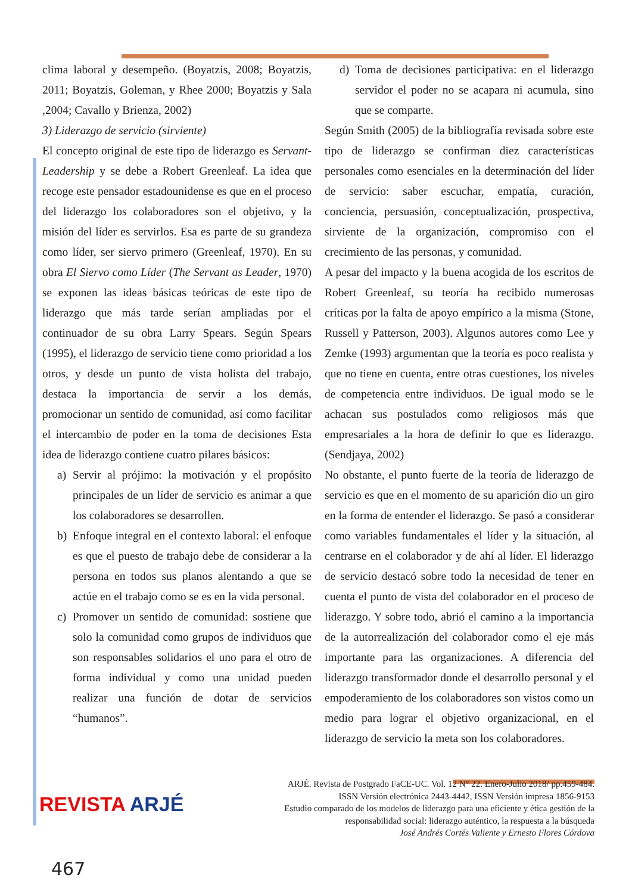clima laboral y desempeño. (Boyatzis, 2008; Boyatzis, 2011; Boyatzis, Goleman, y Rhee 2000; Boyatzis y Sala ,2004; Cavallo y Brienza, 2002)
3) Liderazgo de servicio (sirviente)
El concepto original de este tipo de liderazgo es Servant-Leadership y se debe a Robert Greenleaf. La idea que recoge este pensador estadounidense es que en el proceso del liderazgo los colaboradores son el objetivo, y la misión del líder es servirlos. Esa es parte de su grandeza como líder, ser siervo primero (Greenleaf, 1970). En su obra El Siervo como Líder (The Servant as Leader, 1970) se exponen las ideas básicas teóricas de este tipo de liderazgo que más tarde serían ampliadas por el continuador de su obra Larry Spears. Según Spears (1995), el liderazgo de servicio tiene como prioridad a los otros, y desde un punto de vista holista del trabajo, destaca la importancia de servir a los demás, promocionar un sentido de comunidad, así como facilitar el intercambio de poder en la toma de decisiones Esta idea de liderazgo contiene cuatro pilares básicos:
a) Servir al prójimo: la motivación y el propósito principales de un líder de servicio es animar a que los colaboradores se desarrollen.
b) Enfoque integral en el contexto laboral: el enfoque es que el puesto de trabajo debe de considerar a la persona en todos sus planos alentando a que se actúe en el trabajo como se es en la vida personal.
c) Promover un sentido de comunidad: sostiene que solo la comunidad como grupos de individuos que son responsables solidarios el uno para el otro de forma individual y como una unidad pueden realizar una función de dotar de servicios “humanos”.
d) Toma de decisiones participativa: en el liderazgo servidor el poder no se acapara ni acumula, sino que se comparte.
Según Smith (2005) de la bibliografía revisada sobre este tipo de liderazgo se confirman diez características personales como esenciales en la determinación del líder de servicio: saber escuchar, empatía, curación, conciencia, persuasión, conceptualización, prospectiva, sirviente de la organización, compromiso con el crecimiento de las personas, y comunidad.
A pesar del impacto y la buena acogida de los escritos de Robert Greenleaf, su teoría ha recibido numerosas críticas por la falta de apoyo empírico a la misma (Stone, Russell y Patterson, 2003). Algunos autores como Lee y Zemke (1993) argumentan que la teoría es poco realista y que no tiene en cuenta, entre otras cuestiones, los niveles de competencia entre individuos. De igual modo se le achacan sus postulados como religiosos más que empresariales a la hora de definir lo que es liderazgo. (Sendjaya, 2002)
No obstante, el punto fuerte de la teoría de liderazgo de servicio es que en el momento de su aparición dio un giro en la forma de entender el liderazgo. Se pasó a considerar como variables fundamentales el líder y la situación, al centrarse en el colaborador y de ahí al líder. El liderazgo de servicio destacó sobre todo la necesidad de tener en cuenta el punto de vista del colaborador en el proceso de liderazgo. Y sobre todo, abrió el camino a la importancia de la autorrealización del colaborador como el eje más importante para las organizaciones. A diferencia del liderazgo transformador donde el desarrollo personal y el empoderamiento de los colaboradores son vistos como un medio para lograr el objetivo organizacional, en el liderazgo de servicio la meta son los colaboradores.
REVISTA ARJÉ
ARJÉ. Revista de Postgrado FaCE-UC. Vol. 12 N° 22. Enero-Julio 2018/ pp.459-484.
ISSN Versión electrónica 2443-4442, ISSN Versión impresa 1856-9153
Estudio comparado de los modelos de liderazgo para una eficiente y ética gestión de la responsabilidad social: liderazgo auténtico, la respuesta a la búsqueda
José Andrés Cortés Valiente y Ernesto Flores Córdova
467